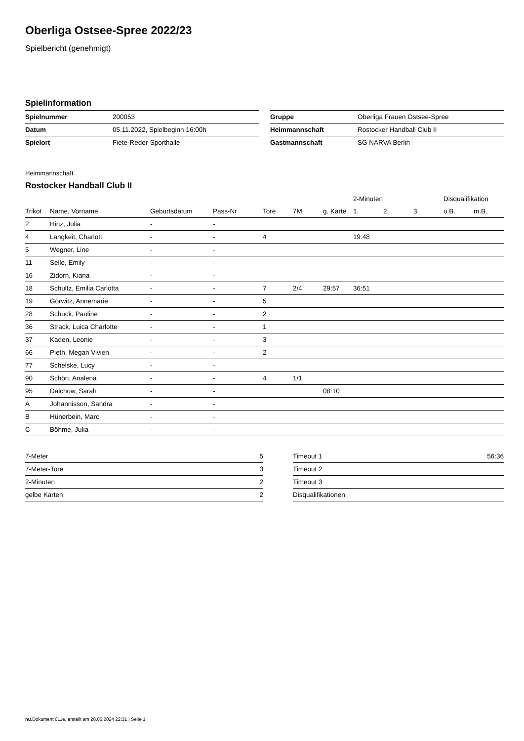Oberliga Ostsee-Spree 2022/23
Spielbericht (genehmigt)
Spielinformation
| Spielnummer | 200053 |
| Datum | 05.11.2022, Spielbeginn 16:00h |
| Spielort | Fiete-Reder-Sporthalle |
| Gruppe | Oberliga Frauen Ostsee-Spree |
| Heimmannschaft | Rostocker Handball Club II |
| Gastmannschaft | SG NARVA Berlin |
Heimmannschaft
Rostocker Handball Club II
| | | | | | | | 2-Minuten | | | Disqualifikation | |
| --- | --- | --- | --- | --- | --- | --- | --- | --- | --- | --- | --- |
| Trikot | Name, Vorname | Geburtsdatum | Pass-Nr | Tore | 7M | g. Karte | 1. | 2. | 3. | o.B. | m.B. |
| 2 | Hinz, Julia | - | - | | | | | | | | |
| 4 | Langkeit, Charlott | - | - | 4 | | | 19:48 | | | | |
| 5 | Wegner, Line | - | - | | | | | | | | |
| 11 | Selle, Emily | - | - | | | | | | | | |
| 16 | Zidorn, Kiana | - | - | | | | | | | | |
| 18 | Schultz, Emilia Carlotta | - | - | 7 | 2/4 | 29:57 | 36:51 | | | | |
| 19 | Görwitz, Annemarie | - | - | 5 | | | | | | | |
| 28 | Schuck, Pauline | - | - | 2 | | | | | | | |
| 36 | Strack, Luica Charlotte | - | - | 1 | | | | | | | |
| 37 | Kaden, Leonie | - | - | 3 | | | | | | | |
| 66 | Pieth, Megan Vivien | - | - | 2 | | | | | | | |
| 77 | Schelske, Lucy | - | - | | | | | | | | |
| 90 | Schön, Analena | - | - | 4 | 1/1 | | | | | | |
| 95 | Dalchow, Sarah | - | - | | | 08:10 | | | | | |
| A | Johannisson, Sandra | - | - | | | | | | | | |
| B | Hünerbein, Marc | - | - | | | | | | | | |
| C | Böhme, Julia | - | - | | | | | | | | |
| 7-Meter | 5 |
| 7-Meter-Tore | 3 |
| 2-Minuten | 2 |
| gelbe Karten | 2 |
| Timeout 1 | 56:36 |
| Timeout 2 | |
| Timeout 3 | |
| Disqualifikationen | |
nu.Dokument 011e, erstellt am 28.06.2024 22:31 | Seite 1